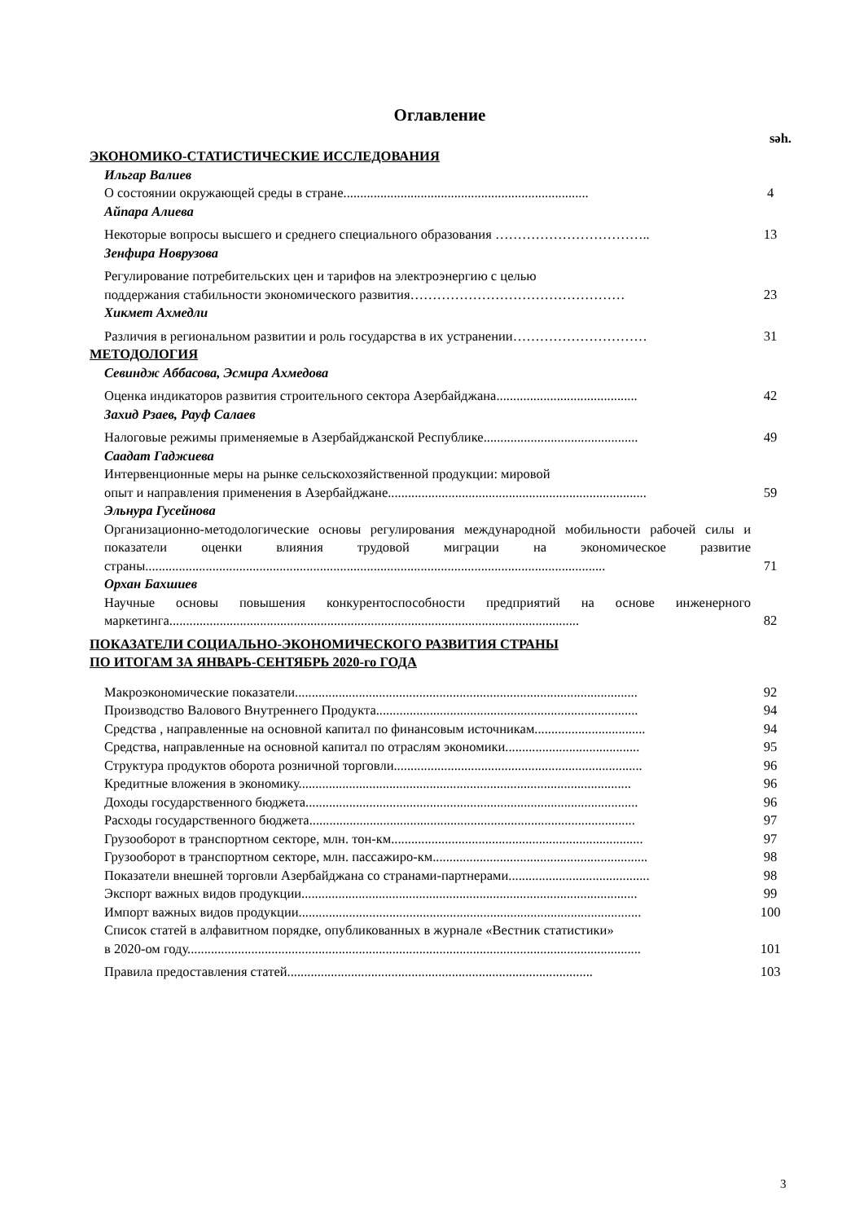Оглавление
səh.
ЭКОНОМИКО-СТАТИСТИЧЕСКИЕ ИССЛЕДОВАНИЯ
Ильгар Валиев
О состоянии окружающей среды в стране.........................................................................
4
Айпара Алиева
Некоторые вопросы высшего и среднего специального образования ……………………………..
13
Зенфира Новрузова
Регулирование потребительских цен и тарифов на электроэнергию с целью
поддержания стабильности экономического развития…………………………………………
23
Хикмет Ахмедли
Различия в региональном развитии и роль государства в их устранении…………………………
31
МЕТОДОЛОГИЯ
Севиндж Аббасова, Эсмира Ахмедова
Оценка индикаторов развития строительного сектора Азербайджана..........................................
42
Захид Рзаев, Рауф Салаев
Налоговые режимы применяемые в Азербайджанской Республике..............................................
49
Саадат Гаджиева
Интервенционные меры на рынке сельскохозяйственной продукции: мировой
опыт и направления применения в Азербайджане.............................................................................
59
Эльнура Гусейнова
Организационно-методологические основы регулирования международной мобильности рабочей силы и показатели оценки влияния трудовой миграции на экономическое развитие страны.........................................................................................................................................
71
Орхан Бахшиев
Научные основы повышения конкурентоспособности предприятий на основе инженерного маркетинга..........................................................................................................................
82
ПОКАЗАТЕЛИ СОЦИАЛЬНО-ЭКОНОМИЧЕСКОГО РАЗВИТИЯ СТРАНЫ
ПО ИТОГАМ ЗА ЯНВАРЬ-СЕНТЯБРЬ 2020-го ГОДА
Макроэкономические показатели......................................................................................................
92
Производство Валового Внутреннего Продукта..............................................................................
94
Средства , направленные на основной капитал по финансовым источникам.................................
94
Средства, направленные на основной капитал по отраслям экономики........................................
95
Структура продуктов оборота розничной торговли..........................................................................
96
Кредитные вложения в экономику...................................................................................................
96
Доходы государственного бюджета...................................................................................................
96
Расходы государственного бюджета.................................................................................................
97
Грузооборот в транспортном секторе, млн. тон-км...........................................................................
97
Грузооборот в транспортном секторе, млн. пассажиро-км................................................................
98
Показатели внешней торговли Азербайджана со странами-партнерами..........................................
98
Экспорт важных видов продукции....................................................................................................
99
Импорт важных видов продукции......................................................................................................
100
Список статей в алфавитном порядке, опубликованных в журнале «Вестник статистики»
в 2020-ом году.......................................................................................................................................
101
Правила предоставления статей...........................................................................................
103
3